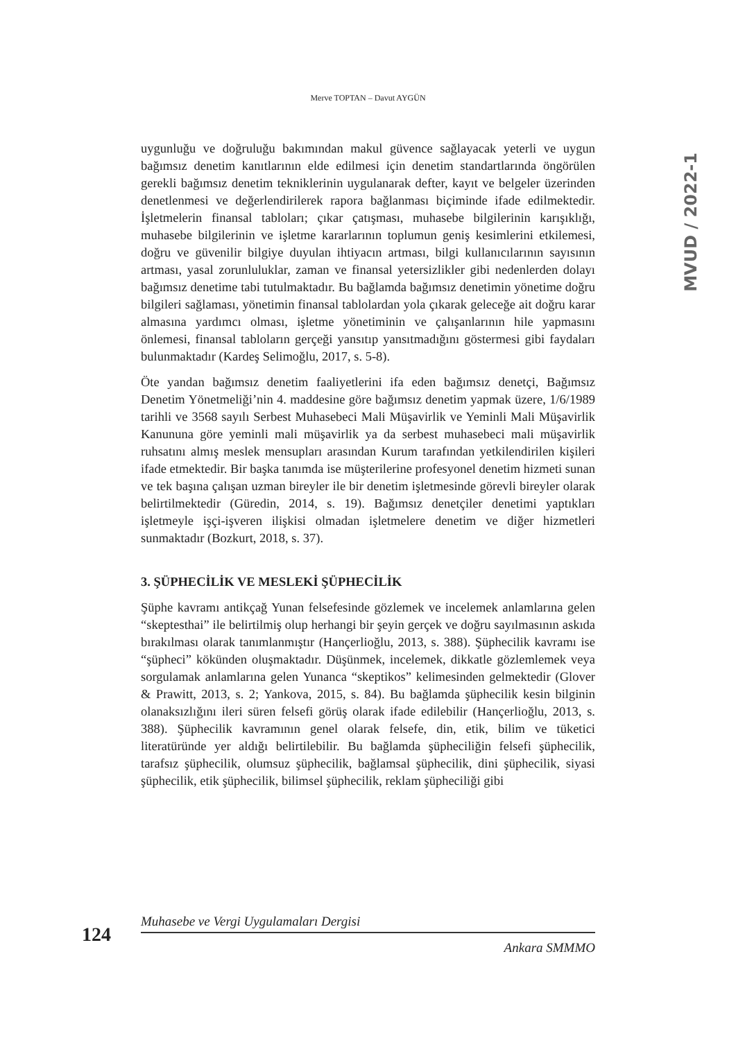Merve TOPTAN – Davut AYGÜN
MVUD / 2022-1
uygunluğu ve doğruluğu bakımından makul güvence sağlayacak yeterli ve uygun bağımsız denetim kanıtlarının elde edilmesi için denetim standartlarında öngörülen gerekli bağımsız denetim tekniklerinin uygulanarak defter, kayıt ve belgeler üzerinden denetlenmesi ve değerlendirilerek rapora bağlanması biçiminde ifade edilmektedir. İşletmelerin finansal tabloları; çıkar çatışması, muhasebe bilgilerinin karışıklığı, muhasebe bilgilerinin ve işletme kararlarının toplumun geniş kesimlerini etkilemesi, doğru ve güvenilir bilgiye duyulan ihtiyacın artması, bilgi kullanıcılarının sayısının artması, yasal zorunluluklar, zaman ve finansal yetersizlikler gibi nedenlerden dolayı bağımsız denetime tabi tutulmaktadır. Bu bağlamda bağımsız denetimin yönetime doğru bilgileri sağlaması, yönetimin finansal tablolardan yola çıkarak geleceğe ait doğru karar almasına yardımcı olması, işletme yönetiminin ve çalışanlarının hile yapmasını önlemesi, finansal tabloların gerçeği yansıtıp yansıtmadığını göstermesi gibi faydaları bulunmaktadır (Kardeş Selimoğlu, 2017, s. 5-8).
Öte yandan bağımsız denetim faaliyetlerini ifa eden bağımsız denetçi, Bağımsız Denetim Yönetmeliği’nin 4. maddesine göre bağımsız denetim yapmak üzere, 1/6/1989 tarihli ve 3568 sayılı Serbest Muhasebeci Mali Müşavirlik ve Yeminli Mali Müşavirlik Kanununa göre yeminli mali müşavirlik ya da serbest muhasebeci mali müşavirlik ruhsatını almış meslek mensupları arasından Kurum tarafından yetkilendirilen kişileri ifade etmektedir. Bir başka tanımda ise müşterilerine profesyonel denetim hizmeti sunan ve tek başına çalışan uzman bireyler ile bir denetim işletmesinde görevli bireyler olarak belirtilmektedir (Güredin, 2014, s. 19). Bağımsız denetçiler denetimi yaptıkları işletmeyle işçi-işveren ilişkisi olmadan işletmelere denetim ve diğer hizmetleri sunmaktadır (Bozkurt, 2018, s. 37).
3. ŞÜPHECİLİK VE MESLEKİ ŞÜPHECİLİK
Şüphe kavramı antikçağ Yunan felsefesinde gözlemek ve incelemek anlamlarına gelen “skeptesthai” ile belirtilmiş olup herhangi bir şeyin gerçek ve doğru sayılmasının askıda bırakılması olarak tanımlanmıştır (Hançerlioğlu, 2013, s. 388). Şüphecilik kavramı ise “şüpheci” kökünden oluşmaktadır. Düşünmek, incelemek, dikkatle gözlemlemek veya sorgulamak anlamlarına gelen Yunanca “skeptikos” kelimesinden gelmektedir (Glover & Prawitt, 2013, s. 2; Yankova, 2015, s. 84). Bu bağlamda şüphecilik kesin bilginin olanaksızlığını ileri süren felsefi görüş olarak ifade edilebilir (Hançerlioğlu, 2013, s. 388). Şüphecilik kavramının genel olarak felsefe, din, etik, bilim ve tüketici literatüründe yer aldığı belirtilebilir. Bu bağlamda şüpheciliğin felsefi şüphecilik, tarafsız şüphecilik, olumsuz şüphecilik, bağlamsal şüphecilik, dini şüphecilik, siyasi şüphecilik, etik şüphecilik, bilimsel şüphecilik, reklam şüpheciliği gibi
124
Muhasebe ve Vergi Uygulamaları Dergisi
Ankara SMMMO